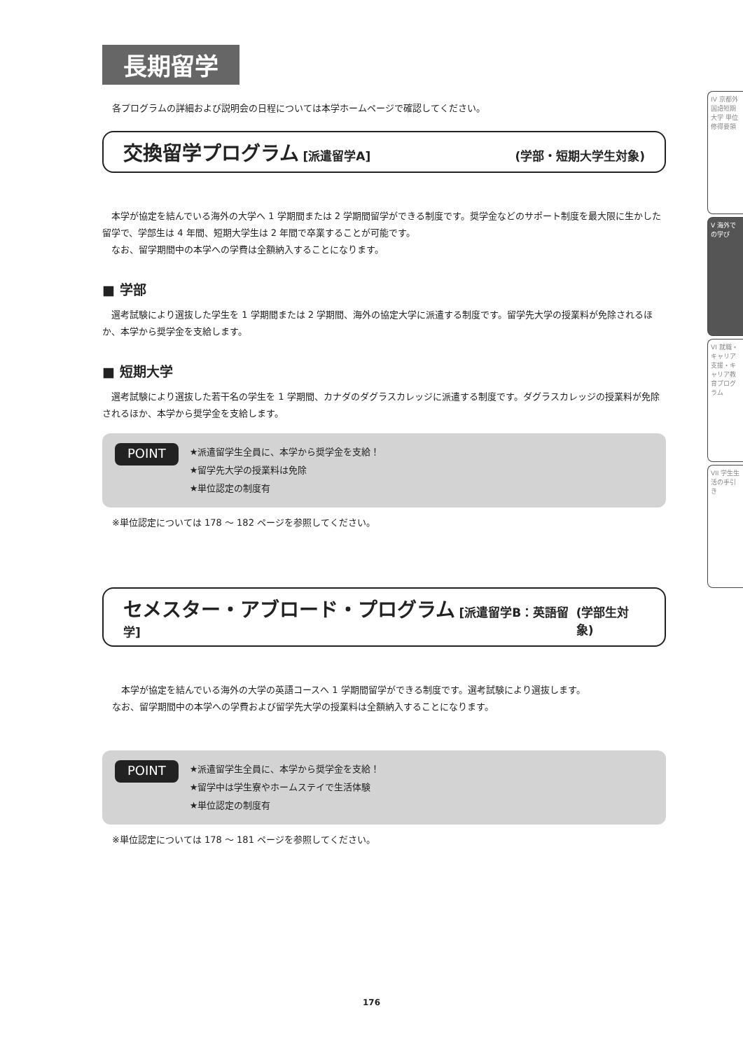長期留学
各プログラムの詳細および説明会の日程については本学ホームページで確認してください。
交換留学プログラム [派遣留学A] (学部・短期大学生対象)
　本学が協定を結んでいる海外の大学へ 1 学期間または 2 学期間留学ができる制度です。奨学金などのサポート制度を最大限に生かした留学で、学部生は 4 年間、短期大学生は 2 年間で卒業することが可能です。
　なお、留学期間中の本学への学費は全額納入することになります。
■ 学部
　選考試験により選抜した学生を 1 学期間または 2 学期間、海外の協定大学に派遣する制度です。留学先大学の授業料が免除されるほか、本学から奨学金を支給します。
■ 短期大学
　選考試験により選抜した若干名の学生を 1 学期間、カナダのダグラスカレッジに派遣する制度です。ダグラスカレッジの授業料が免除されるほか、本学から奨学金を支給します。
POINT
★派遣留学生全員に、本学から奨学金を支給！
★留学先大学の授業料は免除
★単位認定の制度有
※単位認定については 178 ～ 182 ページを参照してください。
セメスター・アブロード・プログラム [派遣留学B：英語留学] (学部生対象)
　本学が協定を結んでいる海外の大学の英語コースへ 1 学期間留学ができる制度です。選考試験により選抜します。
なお、留学期間中の本学への学費および留学先大学の授業料は全額納入することになります。
POINT
★派遣留学生全員に、本学から奨学金を支給！
★留学中は学生寮やホームステイで生活体験
★単位認定の制度有
※単位認定については 178 ～ 181 ページを参照してください。
IV 京都外国語短期大学 単位修得要領
V 海外での学び
VI 就職・キャリア支援・キャリア教育プログラム
VII 学生生活の手引き
176